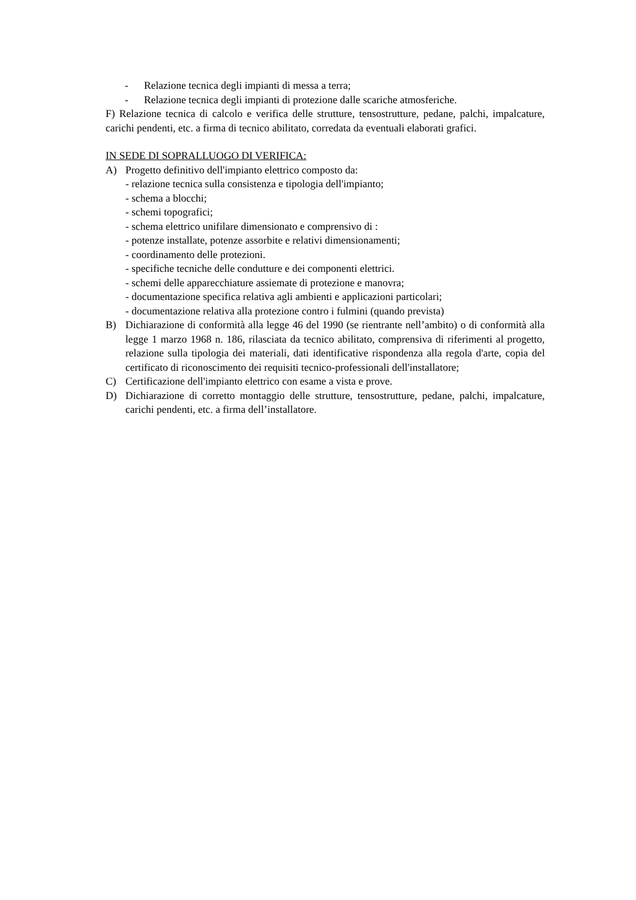- Relazione tecnica degli impianti di messa a terra;
- Relazione tecnica degli impianti di protezione dalle scariche atmosferiche.
F) Relazione tecnica di calcolo e verifica delle strutture, tensostrutture, pedane, palchi, impalcature, carichi pendenti, etc. a firma di tecnico abilitato, corredata da eventuali elaborati grafici.
IN SEDE DI SOPRALLUOGO DI VERIFICA:
A) Progetto definitivo dell'impianto elettrico composto da:
- relazione tecnica sulla consistenza e tipologia dell'impianto;
- schema a blocchi;
- schemi topografici;
- schema elettrico unifilare dimensionato e comprensivo di :
- potenze installate, potenze assorbite e relativi dimensionamenti;
- coordinamento delle protezioni.
- specifiche tecniche delle condutture e dei componenti elettrici.
- schemi delle apparecchiature assiemate di protezione e manovra;
- documentazione specifica relativa agli ambienti e applicazioni particolari;
- documentazione relativa alla protezione contro i fulmini (quando prevista)
B) Dichiarazione di conformità alla legge 46 del 1990 (se rientrante nell’ambito) o di conformità alla legge 1 marzo 1968 n. 186, rilasciata da tecnico abilitato, comprensiva di riferimenti al progetto, relazione sulla tipologia dei materiali, dati identificative rispondenza alla regola d'arte, copia del certificato di riconoscimento dei requisiti tecnico-professionali dell'installatore;
C) Certificazione dell'impianto elettrico con esame a vista e prove.
D) Dichiarazione di corretto montaggio delle strutture, tensostrutture, pedane, palchi, impalcature, carichi pendenti, etc. a firma dell’installatore.